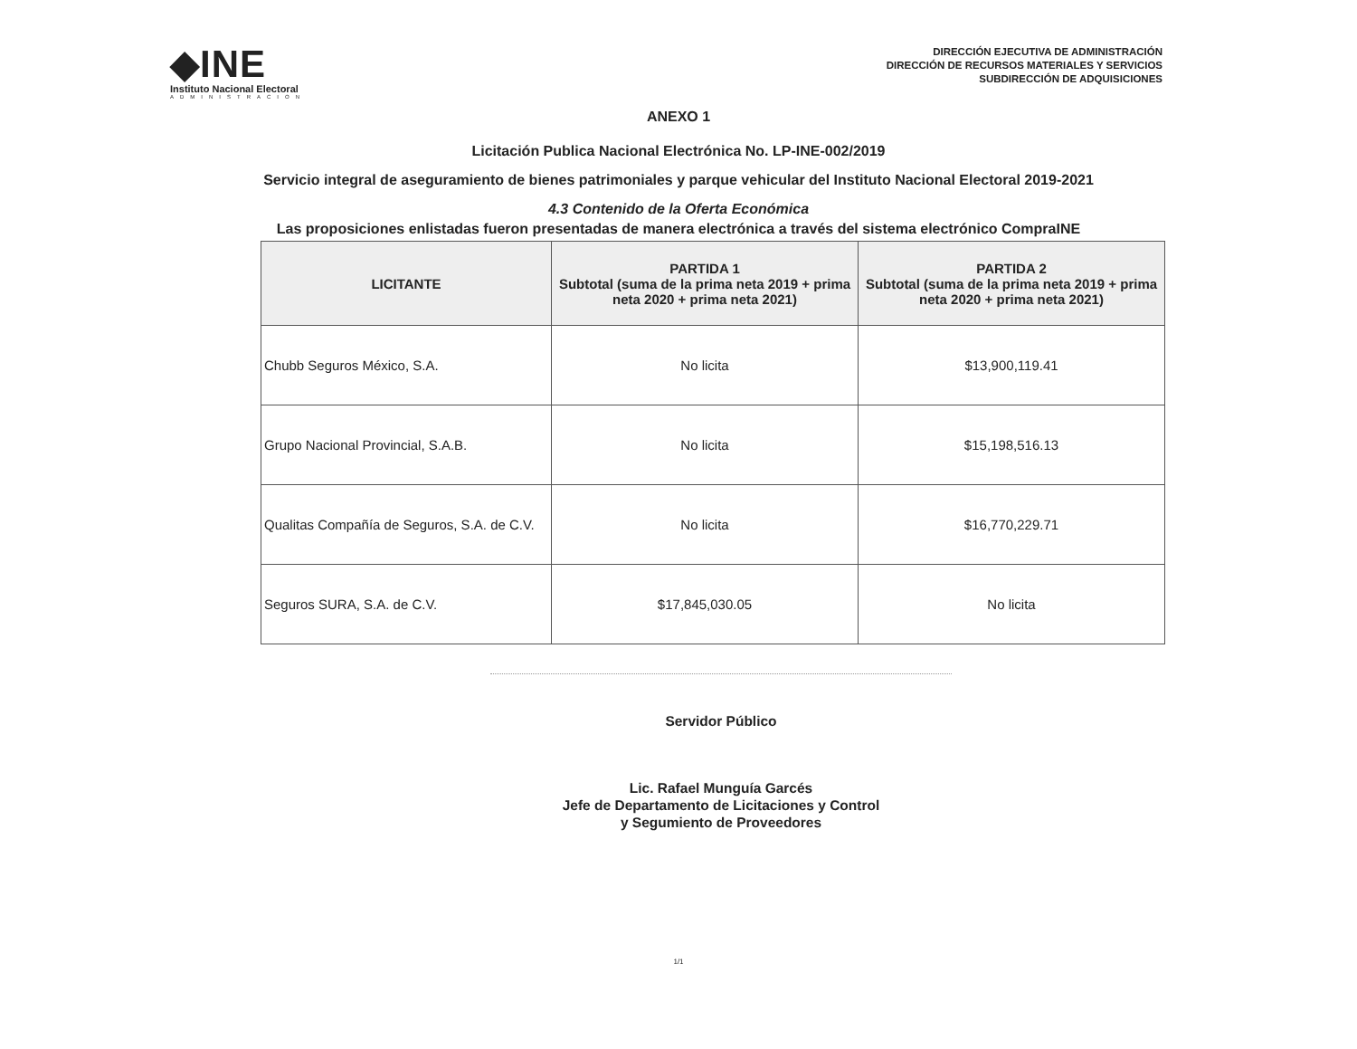◆INE
Instituto Nacional Electoral
ADMINISTRACION
DIRECCIÓN EJECUTIVA DE ADMINISTRACIÓN
DIRECCIÓN DE RECURSOS MATERIALES Y SERVICIOS
SUBDIRECCIÓN DE ADQUISICIONES
ANEXO 1
Licitación Publica Nacional Electrónica No. LP-INE-002/2019
Servicio integral de aseguramiento de bienes patrimoniales y parque vehicular del Instituto Nacional Electoral 2019-2021
4.3 Contenido de la Oferta Económica
Las proposiciones enlistadas fueron presentadas de manera electrónica a través del sistema electrónico CompraINE
| LICITANTE | PARTIDA 1 Subtotal (suma de la prima neta 2019 + prima neta 2020 + prima neta 2021) | PARTIDA 2 Subtotal (suma de la prima neta 2019 + prima neta 2020 + prima neta 2021) |
| --- | --- | --- |
| Chubb Seguros México, S.A. | No licita | $13,900,119.41 |
| Grupo Nacional Provincial, S.A.B. | No licita | $15,198,516.13 |
| Qualitas Compañía de Seguros, S.A. de C.V. | No licita | $16,770,229.71 |
| Seguros SURA, S.A. de C.V. | $17,845,030.05 | No licita |
Servidor Público
Lic. Rafael Munguía Garcés
Jefe de Departamento de Licitaciones y Control
y Segumiento de Proveedores
1/1